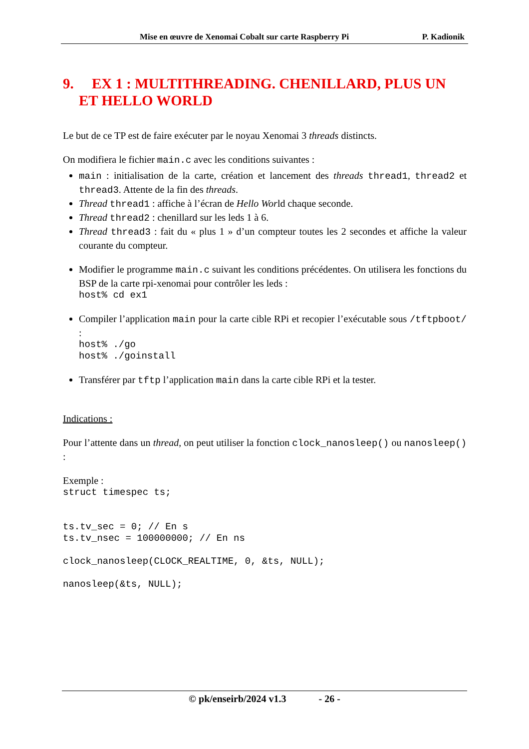Mise en œuvre de Xenomai Cobalt sur carte Raspberry Pi P. Kadionik
9. EX 1 : MULTITHREADING. CHENILLARD, PLUS UN ET HELLO WORLD
Le but de ce TP est de faire exécuter par le noyau Xenomai 3 threads distincts.
On modifiera le fichier main.c avec les conditions suivantes :
main : initialisation de la carte, création et lancement des threads thread1, thread2 et thread3. Attente de la fin des threads.
Thread thread1 : affiche à l’écran de Hello World chaque seconde.
Thread thread2 : chenillard sur les leds 1 à 6.
Thread thread3 : fait du « plus 1 » d’un compteur toutes les 2 secondes et affiche la valeur courante du compteur.
Modifier le programme main.c suivant les conditions précédentes. On utilisera les fonctions du BSP de la carte rpi-xenomai pour contrôler les leds :
host% cd ex1
Compiler l’application main pour la carte cible RPi et recopier l’exécutable sous /tftpboot/ :
host% ./go
host% ./goinstall
Transférer par tftp l’application main dans la carte cible RPi et la tester.
Indications :
Pour l’attente dans un thread, on peut utiliser la fonction clock_nanosleep() ou nanosleep() :
Exemple :
struct timespec ts;


ts.tv_sec = 0; // En s
ts.tv_nsec = 100000000; // En ns

clock_nanosleep(CLOCK_REALTIME, 0, &ts, NULL);

nanosleep(&ts, NULL);
© pk/enseirb/2024 v1.3 - 26 -